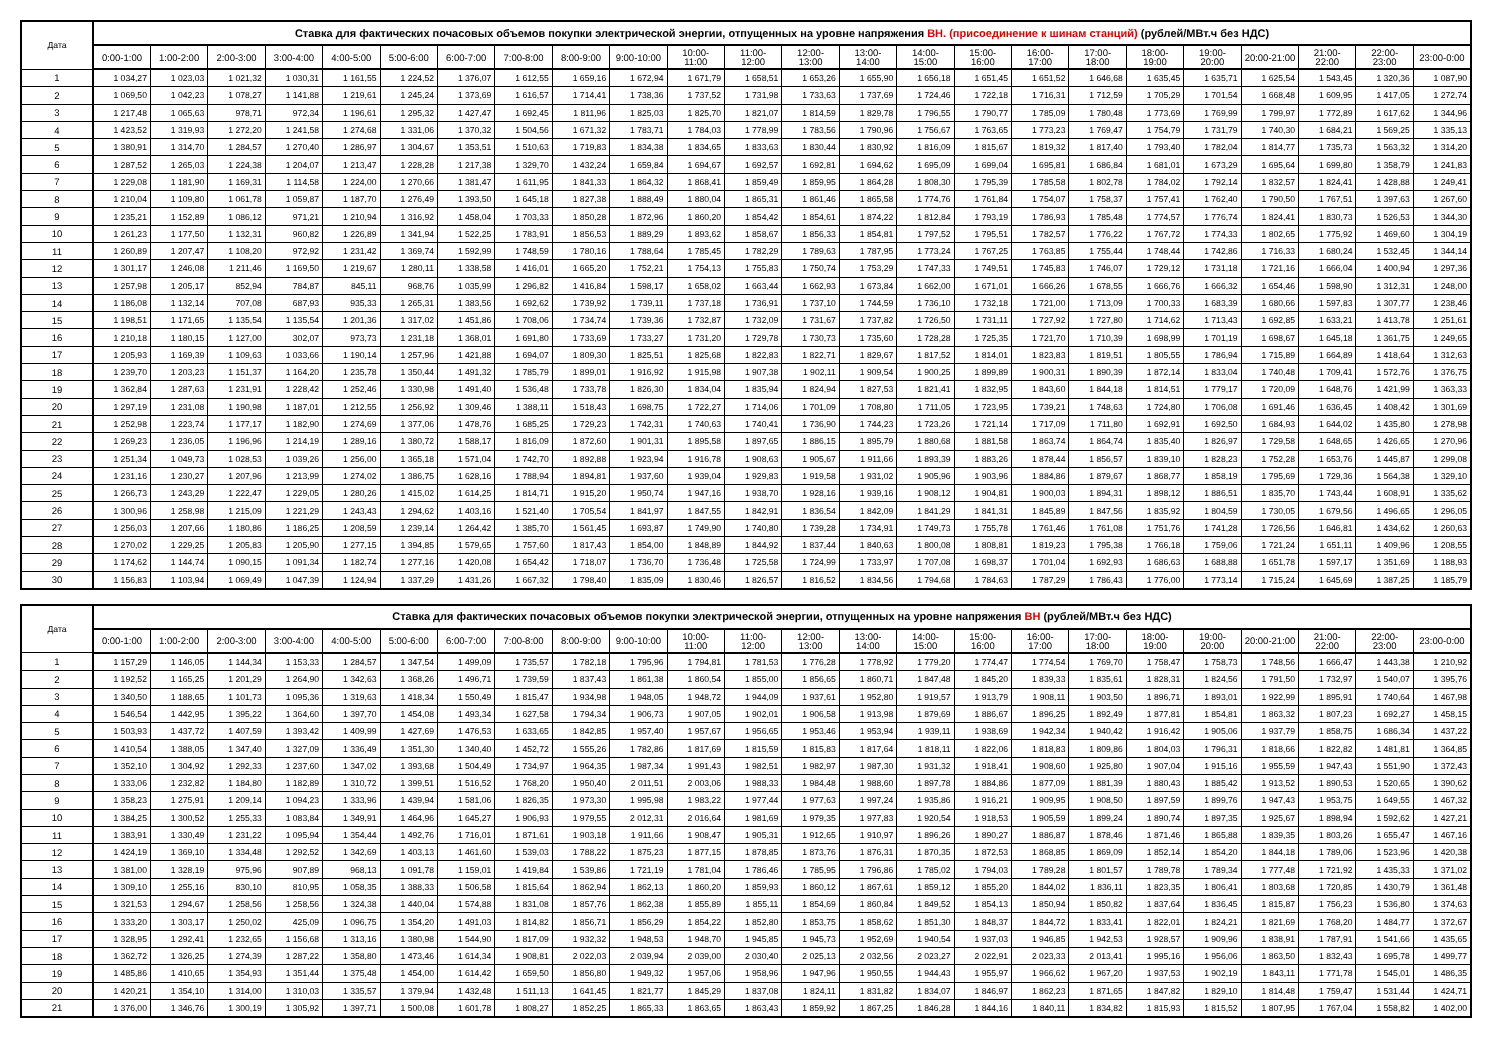| Дата | Ставка для фактических почасовых объемов покупки электрической энергии, отпущенных на уровне напряжения ВН. (присоединение к шинам станций) (рублей/МВт.ч без НДС) | | | | | | | | | | | | | | | | | | | | | | | |
| --- | --- | --- | --- | --- | --- | --- | --- | --- | --- | --- | --- | --- | --- | --- | --- | --- | --- | --- | --- | --- | --- | --- | --- | --- |
| | 0:00-1:00 | 1:00-2:00 | 2:00-3:00 | 3:00-4:00 | 4:00-5:00 | 5:00-6:00 | 6:00-7:00 | 7:00-8:00 | 8:00-9:00 | 9:00-10:00 | 10:00- 11:00 | 11:00- 12:00 | 12:00- 13:00 | 13:00- 14:00 | 14:00- 15:00 | 15:00- 16:00 | 16:00- 17:00 | 17:00- 18:00 | 18:00- 19:00 | 19:00- 20:00 | 20:00-21:00 | 21:00- 22:00 | 22:00- 23:00 | 23:00-0:00 |
| 1 | 1 034,27 | 1 023,03 | 1 021,32 | 1 030,31 | 1 161,55 | 1 224,52 | 1 376,07 | 1 612,55 | 1 659,16 | 1 672,94 | 1 671,79 | 1 658,51 | 1 653,26 | 1 655,90 | 1 656,18 | 1 651,45 | 1 651,52 | 1 646,68 | 1 635,45 | 1 635,71 | 1 625,54 | 1 543,45 | 1 320,36 | 1 087,90 |
| 2 | 1 069,50 | 1 042,23 | 1 078,27 | 1 141,88 | 1 219,61 | 1 245,24 | 1 373,69 | 1 616,57 | 1 714,41 | 1 738,36 | 1 737,52 | 1 731,98 | 1 733,63 | 1 737,69 | 1 724,46 | 1 722,18 | 1 716,31 | 1 712,59 | 1 705,29 | 1 701,54 | 1 668,48 | 1 609,95 | 1 417,05 | 1 272,74 |
| 3 | 1 217,48 | 1 065,63 | 978,71 | 972,34 | 1 196,61 | 1 295,32 | 1 427,47 | 1 692,45 | 1 811,96 | 1 825,03 | 1 825,70 | 1 821,07 | 1 814,59 | 1 829,78 | 1 796,55 | 1 790,77 | 1 785,09 | 1 780,48 | 1 773,69 | 1 769,99 | 1 799,97 | 1 772,89 | 1 617,62 | 1 344,96 |
| 4 | 1 423,52 | 1 319,93 | 1 272,20 | 1 241,58 | 1 274,68 | 1 331,06 | 1 370,32 | 1 504,56 | 1 671,32 | 1 783,71 | 1 784,03 | 1 778,99 | 1 783,56 | 1 790,96 | 1 756,67 | 1 763,65 | 1 773,23 | 1 769,47 | 1 754,79 | 1 731,79 | 1 740,30 | 1 684,21 | 1 569,25 | 1 335,13 |
| 5 | 1 380,91 | 1 314,70 | 1 284,57 | 1 270,40 | 1 286,97 | 1 304,67 | 1 353,51 | 1 510,63 | 1 719,83 | 1 834,38 | 1 834,65 | 1 833,63 | 1 830,44 | 1 830,92 | 1 816,09 | 1 815,67 | 1 819,32 | 1 817,40 | 1 793,40 | 1 782,04 | 1 814,77 | 1 735,73 | 1 563,32 | 1 314,20 |
| 6 | 1 287,52 | 1 265,03 | 1 224,38 | 1 204,07 | 1 213,47 | 1 228,28 | 1 217,38 | 1 329,70 | 1 432,24 | 1 659,84 | 1 694,67 | 1 692,57 | 1 692,81 | 1 694,62 | 1 695,09 | 1 699,04 | 1 695,81 | 1 686,84 | 1 681,01 | 1 673,29 | 1 695,64 | 1 699,80 | 1 358,79 | 1 241,83 |
| 7 | 1 229,08 | 1 181,90 | 1 169,31 | 1 114,58 | 1 224,00 | 1 270,66 | 1 381,47 | 1 611,95 | 1 841,33 | 1 864,32 | 1 868,41 | 1 859,49 | 1 859,95 | 1 864,28 | 1 808,30 | 1 795,39 | 1 785,58 | 1 802,78 | 1 784,02 | 1 792,14 | 1 832,57 | 1 824,41 | 1 428,88 | 1 249,41 |
| 8 | 1 210,04 | 1 109,80 | 1 061,78 | 1 059,87 | 1 187,70 | 1 276,49 | 1 393,50 | 1 645,18 | 1 827,38 | 1 888,49 | 1 880,04 | 1 865,31 | 1 861,46 | 1 865,58 | 1 774,76 | 1 761,84 | 1 754,07 | 1 758,37 | 1 757,41 | 1 762,40 | 1 790,50 | 1 767,51 | 1 397,63 | 1 267,60 |
| 9 | 1 235,21 | 1 152,89 | 1 086,12 | 971,21 | 1 210,94 | 1 316,92 | 1 458,04 | 1 703,33 | 1 850,28 | 1 872,96 | 1 860,20 | 1 854,42 | 1 854,61 | 1 874,22 | 1 812,84 | 1 793,19 | 1 786,93 | 1 785,48 | 1 774,57 | 1 776,74 | 1 824,41 | 1 830,73 | 1 526,53 | 1 344,30 |
| 10 | 1 261,23 | 1 177,50 | 1 132,31 | 960,82 | 1 226,89 | 1 341,94 | 1 522,25 | 1 783,91 | 1 856,53 | 1 889,29 | 1 893,62 | 1 858,67 | 1 856,33 | 1 854,81 | 1 797,52 | 1 795,51 | 1 782,57 | 1 776,22 | 1 767,72 | 1 774,33 | 1 802,65 | 1 775,92 | 1 469,60 | 1 304,19 |
| 11 | 1 260,89 | 1 207,47 | 1 108,20 | 972,92 | 1 231,42 | 1 369,74 | 1 592,99 | 1 748,59 | 1 780,16 | 1 788,64 | 1 785,45 | 1 782,29 | 1 789,63 | 1 787,95 | 1 773,24 | 1 767,25 | 1 763,85 | 1 755,44 | 1 748,44 | 1 742,86 | 1 716,33 | 1 680,24 | 1 532,45 | 1 344,14 |
| 12 | 1 301,17 | 1 246,08 | 1 211,46 | 1 169,50 | 1 219,67 | 1 280,11 | 1 338,58 | 1 416,01 | 1 665,20 | 1 752,21 | 1 754,13 | 1 755,83 | 1 750,74 | 1 753,29 | 1 747,33 | 1 749,51 | 1 745,83 | 1 746,07 | 1 729,12 | 1 731,18 | 1 721,16 | 1 666,04 | 1 400,94 | 1 297,36 |
| 13 | 1 257,98 | 1 205,17 | 852,94 | 784,87 | 845,11 | 968,76 | 1 035,99 | 1 296,82 | 1 416,84 | 1 598,17 | 1 658,02 | 1 663,44 | 1 662,93 | 1 673,84 | 1 662,00 | 1 671,01 | 1 666,26 | 1 678,55 | 1 666,76 | 1 666,32 | 1 654,46 | 1 598,90 | 1 312,31 | 1 248,00 |
| 14 | 1 186,08 | 1 132,14 | 707,08 | 687,93 | 935,33 | 1 265,31 | 1 383,56 | 1 692,62 | 1 739,92 | 1 739,11 | 1 737,18 | 1 736,91 | 1 737,10 | 1 744,59 | 1 736,10 | 1 732,18 | 1 721,00 | 1 713,09 | 1 700,33 | 1 683,39 | 1 680,66 | 1 597,83 | 1 307,77 | 1 238,46 |
| 15 | 1 198,51 | 1 171,65 | 1 135,54 | 1 135,54 | 1 201,36 | 1 317,02 | 1 451,86 | 1 708,06 | 1 734,74 | 1 739,36 | 1 732,87 | 1 732,09 | 1 731,67 | 1 737,82 | 1 726,50 | 1 731,11 | 1 727,92 | 1 727,80 | 1 714,62 | 1 713,43 | 1 692,85 | 1 633,21 | 1 413,78 | 1 251,61 |
| 16 | 1 210,18 | 1 180,15 | 1 127,00 | 302,07 | 973,73 | 1 231,18 | 1 368,01 | 1 691,80 | 1 733,69 | 1 733,27 | 1 731,20 | 1 729,78 | 1 730,73 | 1 735,60 | 1 728,28 | 1 725,35 | 1 721,70 | 1 710,39 | 1 698,99 | 1 701,19 | 1 698,67 | 1 645,18 | 1 361,75 | 1 249,65 |
| 17 | 1 205,93 | 1 169,39 | 1 109,63 | 1 033,66 | 1 190,14 | 1 257,96 | 1 421,88 | 1 694,07 | 1 809,30 | 1 825,51 | 1 825,68 | 1 822,83 | 1 822,71 | 1 829,67 | 1 817,52 | 1 814,01 | 1 823,83 | 1 819,51 | 1 805,55 | 1 786,94 | 1 715,89 | 1 664,89 | 1 418,64 | 1 312,63 |
| 18 | 1 239,70 | 1 203,23 | 1 151,37 | 1 164,20 | 1 235,78 | 1 350,44 | 1 491,32 | 1 785,79 | 1 899,01 | 1 916,92 | 1 915,98 | 1 907,38 | 1 902,11 | 1 909,54 | 1 900,25 | 1 899,89 | 1 900,31 | 1 890,39 | 1 872,14 | 1 833,04 | 1 740,48 | 1 709,41 | 1 572,76 | 1 376,75 |
| 19 | 1 362,84 | 1 287,63 | 1 231,91 | 1 228,42 | 1 252,46 | 1 330,98 | 1 491,40 | 1 536,48 | 1 733,78 | 1 826,30 | 1 834,04 | 1 835,94 | 1 824,94 | 1 827,53 | 1 821,41 | 1 832,95 | 1 843,60 | 1 844,18 | 1 814,51 | 1 779,17 | 1 720,09 | 1 648,76 | 1 421,99 | 1 363,33 |
| 20 | 1 297,19 | 1 231,08 | 1 190,98 | 1 187,01 | 1 212,55 | 1 256,92 | 1 309,46 | 1 388,11 | 1 518,43 | 1 698,75 | 1 722,27 | 1 714,06 | 1 701,09 | 1 708,80 | 1 711,05 | 1 723,95 | 1 739,21 | 1 748,63 | 1 724,80 | 1 706,08 | 1 691,46 | 1 636,45 | 1 408,42 | 1 301,69 |
| 21 | 1 252,98 | 1 223,74 | 1 177,17 | 1 182,90 | 1 274,69 | 1 377,06 | 1 478,76 | 1 685,25 | 1 729,23 | 1 742,31 | 1 740,63 | 1 740,41 | 1 736,90 | 1 744,23 | 1 723,26 | 1 721,14 | 1 717,09 | 1 711,80 | 1 692,91 | 1 692,50 | 1 684,93 | 1 644,02 | 1 435,80 | 1 278,98 |
| 22 | 1 269,23 | 1 236,05 | 1 196,96 | 1 214,19 | 1 289,16 | 1 380,72 | 1 588,17 | 1 816,09 | 1 872,60 | 1 901,31 | 1 895,58 | 1 897,65 | 1 886,15 | 1 895,79 | 1 880,68 | 1 881,58 | 1 863,74 | 1 864,74 | 1 835,40 | 1 826,97 | 1 729,58 | 1 648,65 | 1 426,65 | 1 270,96 |
| 23 | 1 251,34 | 1 049,73 | 1 028,53 | 1 039,26 | 1 256,00 | 1 365,18 | 1 571,04 | 1 742,70 | 1 892,88 | 1 923,94 | 1 916,78 | 1 908,63 | 1 905,67 | 1 911,66 | 1 893,39 | 1 883,26 | 1 878,44 | 1 856,57 | 1 839,10 | 1 828,23 | 1 752,28 | 1 653,76 | 1 445,87 | 1 299,08 |
| 24 | 1 231,16 | 1 230,27 | 1 207,96 | 1 213,99 | 1 274,02 | 1 386,75 | 1 628,16 | 1 788,94 | 1 894,81 | 1 937,60 | 1 939,04 | 1 929,83 | 1 919,58 | 1 931,02 | 1 905,96 | 1 903,96 | 1 884,86 | 1 879,67 | 1 868,77 | 1 858,19 | 1 795,69 | 1 729,36 | 1 564,38 | 1 329,10 |
| 25 | 1 266,73 | 1 243,29 | 1 222,47 | 1 229,05 | 1 280,26 | 1 415,02 | 1 614,25 | 1 814,71 | 1 915,20 | 1 950,74 | 1 947,16 | 1 938,70 | 1 928,16 | 1 939,16 | 1 908,12 | 1 904,81 | 1 900,03 | 1 894,31 | 1 898,12 | 1 886,51 | 1 835,70 | 1 743,44 | 1 608,91 | 1 335,62 |
| 26 | 1 300,96 | 1 258,98 | 1 215,09 | 1 221,29 | 1 243,43 | 1 294,62 | 1 403,16 | 1 521,40 | 1 705,54 | 1 841,97 | 1 847,55 | 1 842,91 | 1 836,54 | 1 842,09 | 1 841,29 | 1 841,31 | 1 845,89 | 1 847,56 | 1 835,92 | 1 804,59 | 1 730,05 | 1 679,56 | 1 496,65 | 1 296,05 |
| 27 | 1 256,03 | 1 207,66 | 1 180,86 | 1 186,25 | 1 208,59 | 1 239,14 | 1 264,42 | 1 385,70 | 1 561,45 | 1 693,87 | 1 749,90 | 1 740,80 | 1 739,28 | 1 734,91 | 1 749,73 | 1 755,78 | 1 761,46 | 1 761,08 | 1 751,76 | 1 741,28 | 1 726,56 | 1 646,81 | 1 434,62 | 1 260,63 |
| 28 | 1 270,02 | 1 229,25 | 1 205,83 | 1 205,90 | 1 277,15 | 1 394,85 | 1 579,65 | 1 757,60 | 1 817,43 | 1 854,00 | 1 848,89 | 1 844,92 | 1 837,44 | 1 840,63 | 1 800,08 | 1 808,81 | 1 819,23 | 1 795,38 | 1 766,18 | 1 759,06 | 1 721,24 | 1 651,11 | 1 409,96 | 1 208,55 |
| 29 | 1 174,62 | 1 144,74 | 1 090,15 | 1 091,34 | 1 182,74 | 1 277,16 | 1 420,08 | 1 654,42 | 1 718,07 | 1 736,70 | 1 736,48 | 1 725,58 | 1 724,99 | 1 733,97 | 1 707,08 | 1 698,37 | 1 701,04 | 1 692,93 | 1 686,63 | 1 688,88 | 1 651,78 | 1 597,17 | 1 351,69 | 1 188,93 |
| 30 | 1 156,83 | 1 103,94 | 1 069,49 | 1 047,39 | 1 124,94 | 1 337,29 | 1 431,26 | 1 667,32 | 1 798,40 | 1 835,09 | 1 830,46 | 1 826,57 | 1 816,52 | 1 834,56 | 1 794,68 | 1 784,63 | 1 787,29 | 1 786,43 | 1 776,00 | 1 773,14 | 1 715,24 | 1 645,69 | 1 387,25 | 1 185,79 |
| Дата | Ставка для фактических почасовых объемов покупки электрической энергии, отпущенных на уровне напряжения ВН (рублей/МВт.ч без НДС) | | | | | | | | | | | | | | | | | | | | | | | |
| --- | --- | --- | --- | --- | --- | --- | --- | --- | --- | --- | --- | --- | --- | --- | --- | --- | --- | --- | --- | --- | --- | --- | --- | --- |
| | 0:00-1:00 | 1:00-2:00 | 2:00-3:00 | 3:00-4:00 | 4:00-5:00 | 5:00-6:00 | 6:00-7:00 | 7:00-8:00 | 8:00-9:00 | 9:00-10:00 | 10:00- 11:00 | 11:00- 12:00 | 12:00- 13:00 | 13:00- 14:00 | 14:00- 15:00 | 15:00- 16:00 | 16:00- 17:00 | 17:00- 18:00 | 18:00- 19:00 | 19:00- 20:00 | 20:00-21:00 | 21:00- 22:00 | 22:00- 23:00 | 23:00-0:00 |
| 1 | 1 157,29 | 1 146,05 | 1 144,34 | 1 153,33 | 1 284,57 | 1 347,54 | 1 499,09 | 1 735,57 | 1 782,18 | 1 795,96 | 1 794,81 | 1 781,53 | 1 776,28 | 1 778,92 | 1 779,20 | 1 774,47 | 1 774,54 | 1 769,70 | 1 758,47 | 1 758,73 | 1 748,56 | 1 666,47 | 1 443,38 | 1 210,92 |
| 2 | 1 192,52 | 1 165,25 | 1 201,29 | 1 264,90 | 1 342,63 | 1 368,26 | 1 496,71 | 1 739,59 | 1 837,43 | 1 861,38 | 1 860,54 | 1 855,00 | 1 856,65 | 1 860,71 | 1 847,48 | 1 845,20 | 1 839,33 | 1 835,61 | 1 828,31 | 1 824,56 | 1 791,50 | 1 732,97 | 1 540,07 | 1 395,76 |
| 3 | 1 340,50 | 1 188,65 | 1 101,73 | 1 095,36 | 1 319,63 | 1 418,34 | 1 550,49 | 1 815,47 | 1 934,98 | 1 948,05 | 1 948,72 | 1 944,09 | 1 937,61 | 1 952,80 | 1 919,57 | 1 913,79 | 1 908,11 | 1 903,50 | 1 896,71 | 1 893,01 | 1 922,99 | 1 895,91 | 1 740,64 | 1 467,98 |
| 4 | 1 546,54 | 1 442,95 | 1 395,22 | 1 364,60 | 1 397,70 | 1 454,08 | 1 493,34 | 1 627,58 | 1 794,34 | 1 906,73 | 1 907,05 | 1 902,01 | 1 906,58 | 1 913,98 | 1 879,69 | 1 886,67 | 1 896,25 | 1 892,49 | 1 877,81 | 1 854,81 | 1 863,32 | 1 807,23 | 1 692,27 | 1 458,15 |
| 5 | 1 503,93 | 1 437,72 | 1 407,59 | 1 393,42 | 1 409,99 | 1 427,69 | 1 476,53 | 1 633,65 | 1 842,85 | 1 957,40 | 1 957,67 | 1 956,65 | 1 953,46 | 1 953,94 | 1 939,11 | 1 938,69 | 1 942,34 | 1 940,42 | 1 916,42 | 1 905,06 | 1 937,79 | 1 858,75 | 1 686,34 | 1 437,22 |
| 6 | 1 410,54 | 1 388,05 | 1 347,40 | 1 327,09 | 1 336,49 | 1 351,30 | 1 340,40 | 1 452,72 | 1 555,26 | 1 782,86 | 1 817,69 | 1 815,59 | 1 815,83 | 1 817,64 | 1 818,11 | 1 822,06 | 1 818,83 | 1 809,86 | 1 804,03 | 1 796,31 | 1 818,66 | 1 822,82 | 1 481,81 | 1 364,85 |
| 7 | 1 352,10 | 1 304,92 | 1 292,33 | 1 237,60 | 1 347,02 | 1 393,68 | 1 504,49 | 1 734,97 | 1 964,35 | 1 987,34 | 1 991,43 | 1 982,51 | 1 982,97 | 1 987,30 | 1 931,32 | 1 918,41 | 1 908,60 | 1 925,80 | 1 907,04 | 1 915,16 | 1 955,59 | 1 947,43 | 1 551,90 | 1 372,43 |
| 8 | 1 333,06 | 1 232,82 | 1 184,80 | 1 182,89 | 1 310,72 | 1 399,51 | 1 516,52 | 1 768,20 | 1 950,40 | 2 011,51 | 2 003,06 | 1 988,33 | 1 984,48 | 1 988,60 | 1 897,78 | 1 884,86 | 1 877,09 | 1 881,39 | 1 880,43 | 1 885,42 | 1 913,52 | 1 890,53 | 1 520,65 | 1 390,62 |
| 9 | 1 358,23 | 1 275,91 | 1 209,14 | 1 094,23 | 1 333,96 | 1 439,94 | 1 581,06 | 1 826,35 | 1 973,30 | 1 995,98 | 1 983,22 | 1 977,44 | 1 977,63 | 1 997,24 | 1 935,86 | 1 916,21 | 1 909,95 | 1 908,50 | 1 897,59 | 1 899,76 | 1 947,43 | 1 953,75 | 1 649,55 | 1 467,32 |
| 10 | 1 384,25 | 1 300,52 | 1 255,33 | 1 083,84 | 1 349,91 | 1 464,96 | 1 645,27 | 1 906,93 | 1 979,55 | 2 012,31 | 2 016,64 | 1 981,69 | 1 979,35 | 1 977,83 | 1 920,54 | 1 918,53 | 1 905,59 | 1 899,24 | 1 890,74 | 1 897,35 | 1 925,67 | 1 898,94 | 1 592,62 | 1 427,21 |
| 11 | 1 383,91 | 1 330,49 | 1 231,22 | 1 095,94 | 1 354,44 | 1 492,76 | 1 716,01 | 1 871,61 | 1 903,18 | 1 911,66 | 1 908,47 | 1 905,31 | 1 912,65 | 1 910,97 | 1 896,26 | 1 890,27 | 1 886,87 | 1 878,46 | 1 871,46 | 1 865,88 | 1 839,35 | 1 803,26 | 1 655,47 | 1 467,16 |
| 12 | 1 424,19 | 1 369,10 | 1 334,48 | 1 292,52 | 1 342,69 | 1 403,13 | 1 461,60 | 1 539,03 | 1 788,22 | 1 875,23 | 1 877,15 | 1 878,85 | 1 873,76 | 1 876,31 | 1 870,35 | 1 872,53 | 1 868,85 | 1 869,09 | 1 852,14 | 1 854,20 | 1 844,18 | 1 789,06 | 1 523,96 | 1 420,38 |
| 13 | 1 381,00 | 1 328,19 | 975,96 | 907,89 | 968,13 | 1 091,78 | 1 159,01 | 1 419,84 | 1 539,86 | 1 721,19 | 1 781,04 | 1 786,46 | 1 785,95 | 1 796,86 | 1 785,02 | 1 794,03 | 1 789,28 | 1 801,57 | 1 789,78 | 1 789,34 | 1 777,48 | 1 721,92 | 1 435,33 | 1 371,02 |
| 14 | 1 309,10 | 1 255,16 | 830,10 | 810,95 | 1 058,35 | 1 388,33 | 1 506,58 | 1 815,64 | 1 862,94 | 1 862,13 | 1 860,20 | 1 859,93 | 1 860,12 | 1 867,61 | 1 859,12 | 1 855,20 | 1 844,02 | 1 836,11 | 1 823,35 | 1 806,41 | 1 803,68 | 1 720,85 | 1 430,79 | 1 361,48 |
| 15 | 1 321,53 | 1 294,67 | 1 258,56 | 1 258,56 | 1 324,38 | 1 440,04 | 1 574,88 | 1 831,08 | 1 857,76 | 1 862,38 | 1 855,89 | 1 855,11 | 1 854,69 | 1 860,84 | 1 849,52 | 1 854,13 | 1 850,94 | 1 850,82 | 1 837,64 | 1 836,45 | 1 815,87 | 1 756,23 | 1 536,80 | 1 374,63 |
| 16 | 1 333,20 | 1 303,17 | 1 250,02 | 425,09 | 1 096,75 | 1 354,20 | 1 491,03 | 1 814,82 | 1 856,71 | 1 856,29 | 1 854,22 | 1 852,80 | 1 853,75 | 1 858,62 | 1 851,30 | 1 848,37 | 1 844,72 | 1 833,41 | 1 822,01 | 1 824,21 | 1 821,69 | 1 768,20 | 1 484,77 | 1 372,67 |
| 17 | 1 328,95 | 1 292,41 | 1 232,65 | 1 156,68 | 1 313,16 | 1 380,98 | 1 544,90 | 1 817,09 | 1 932,32 | 1 948,53 | 1 948,70 | 1 945,85 | 1 945,73 | 1 952,69 | 1 940,54 | 1 937,03 | 1 946,85 | 1 942,53 | 1 928,57 | 1 909,96 | 1 838,91 | 1 787,91 | 1 541,66 | 1 435,65 |
| 18 | 1 362,72 | 1 326,25 | 1 274,39 | 1 287,22 | 1 358,80 | 1 473,46 | 1 614,34 | 1 908,81 | 2 022,03 | 2 039,94 | 2 039,00 | 2 030,40 | 2 025,13 | 2 032,56 | 2 023,27 | 2 022,91 | 2 023,33 | 2 013,41 | 1 995,16 | 1 956,06 | 1 863,50 | 1 832,43 | 1 695,78 | 1 499,77 |
| 19 | 1 485,86 | 1 410,65 | 1 354,93 | 1 351,44 | 1 375,48 | 1 454,00 | 1 614,42 | 1 659,50 | 1 856,80 | 1 949,32 | 1 957,06 | 1 958,96 | 1 947,96 | 1 950,55 | 1 944,43 | 1 955,97 | 1 966,62 | 1 967,20 | 1 937,53 | 1 902,19 | 1 843,11 | 1 771,78 | 1 545,01 | 1 486,35 |
| 20 | 1 420,21 | 1 354,10 | 1 314,00 | 1 310,03 | 1 335,57 | 1 379,94 | 1 432,48 | 1 511,13 | 1 641,45 | 1 821,77 | 1 845,29 | 1 837,08 | 1 824,11 | 1 831,82 | 1 834,07 | 1 846,97 | 1 862,23 | 1 871,65 | 1 847,82 | 1 829,10 | 1 814,48 | 1 759,47 | 1 531,44 | 1 424,71 |
| 21 | 1 376,00 | 1 346,76 | 1 300,19 | 1 305,92 | 1 397,71 | 1 500,08 | 1 601,78 | 1 808,27 | 1 852,25 | 1 865,33 | 1 863,65 | 1 863,43 | 1 859,92 | 1 867,25 | 1 846,28 | 1 844,16 | 1 840,11 | 1 834,82 | 1 815,93 | 1 815,52 | 1 807,95 | 1 767,04 | 1 558,82 | 1 402,00 |